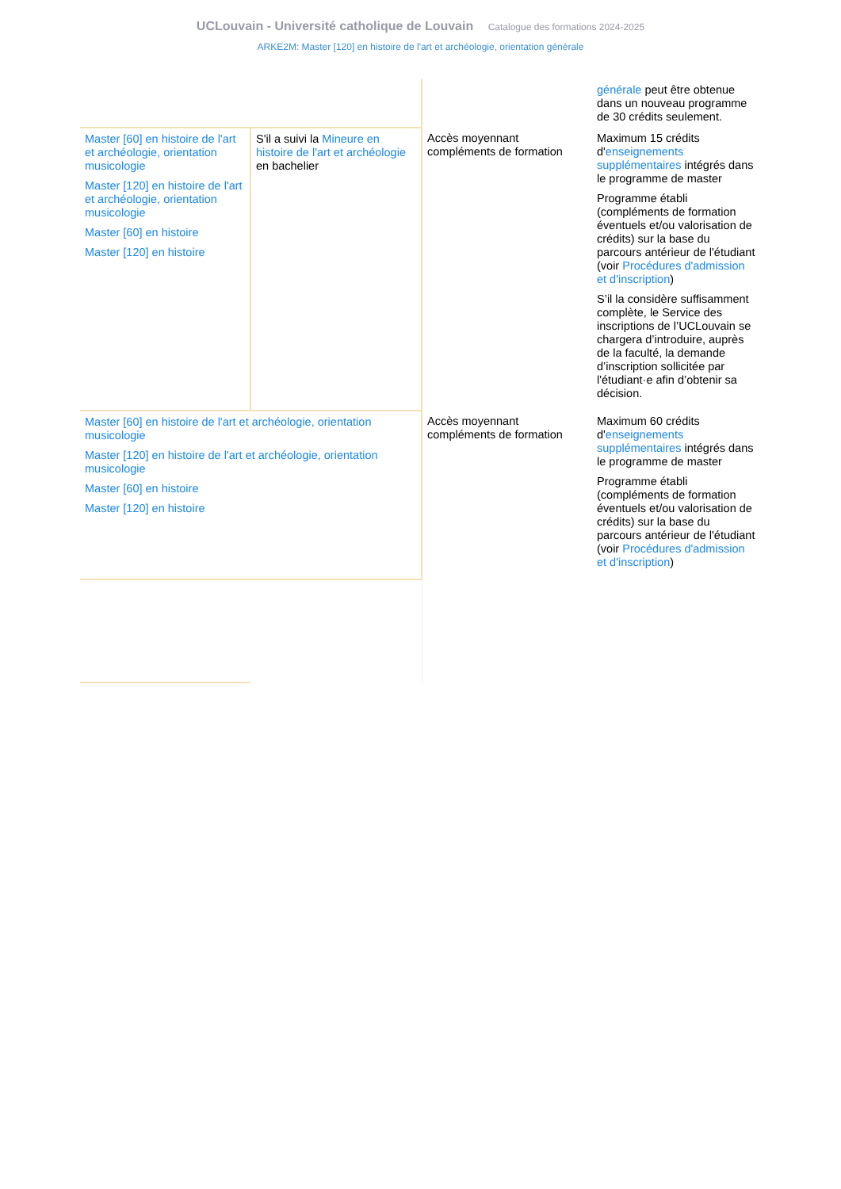UCLouvain - Université catholique de Louvain Catalogue des formations 2024-2025
ARKE2M: Master [120] en histoire de l'art et archéologie, orientation générale
| | | | générale peut être obtenue dans un nouveau programme de 30 crédits seulement. |
| Master [60] en histoire de l'art et archéologie, orientation musicologie Master [120] en histoire de l'art et archéologie, orientation musicologie Master [60] en histoire Master [120] en histoire | S'il a suivi la Mineure en histoire de l'art et archéologie en bachelier | Accès moyennant compléments de formation | Maximum 15 crédits d' enseignements supplémentaires intégrés dans le programme de master Programme établi (compléments de formation éventuels et/ou valorisation de crédits) sur la base du parcours antérieur de l'étudiant (voir Procédures d'admission et d'inscription ) S’il la considère suffisamment complète, le Service des inscriptions de l’UCLouvain se chargera d’introduire, auprès de la faculté, la demande d’inscription sollicitée par l'étudiant·e afin d’obtenir sa décision. |
| Master [60] en histoire de l'art et archéologie, orientation musicologie Master [120] en histoire de l'art et archéologie, orientation musicologie Master [60] en histoire Master [120] en histoire | | Accès moyennant compléments de formation | Maximum 60 crédits d' enseignements supplémentaires intégrés dans le programme de master Programme établi (compléments de formation éventuels et/ou valorisation de crédits) sur la base du parcours antérieur de l'étudiant (voir Procédures d'admission et d'inscription ) |